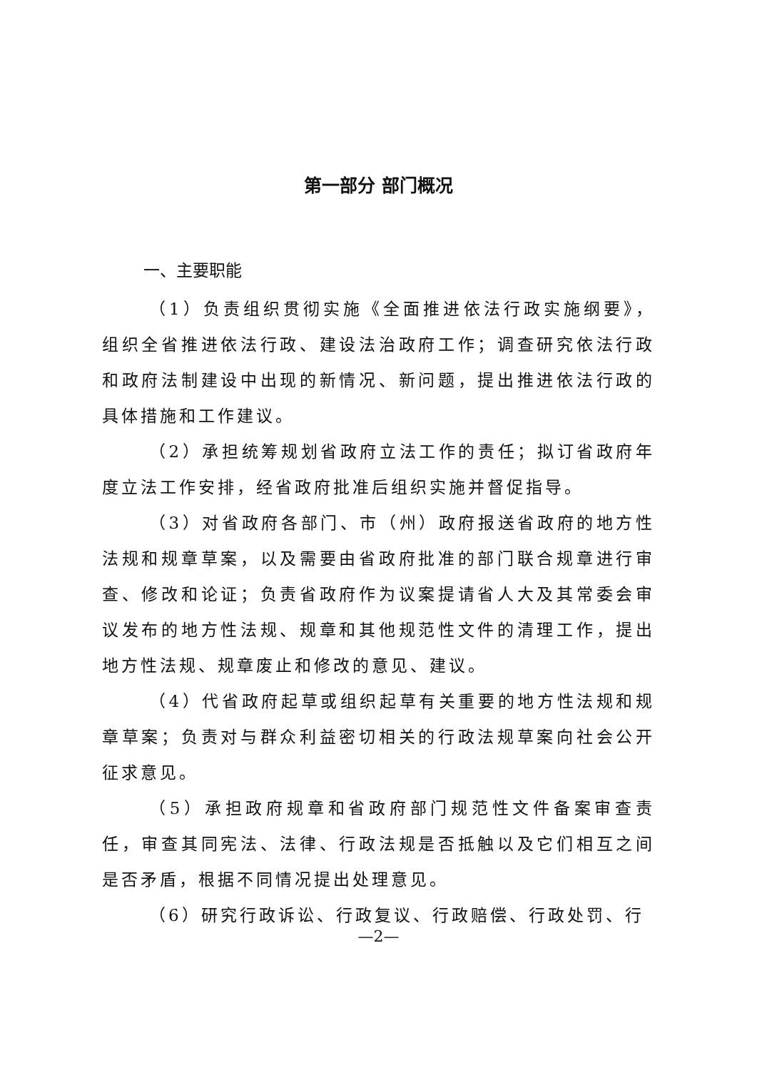第一部分 部门概况
一、主要职能
（1）负责组织贯彻实施《全面推进依法行政实施纲要》，组织全省推进依法行政、建设法治政府工作；调查研究依法行政和政府法制建设中出现的新情况、新问题，提出推进依法行政的具体措施和工作建议。
（2）承担统筹规划省政府立法工作的责任；拟订省政府年度立法工作安排，经省政府批准后组织实施并督促指导。
（3）对省政府各部门、市（州）政府报送省政府的地方性法规和规章草案，以及需要由省政府批准的部门联合规章进行审查、修改和论证；负责省政府作为议案提请省人大及其常委会审议发布的地方性法规、规章和其他规范性文件的清理工作，提出地方性法规、规章废止和修改的意见、建议。
（4）代省政府起草或组织起草有关重要的地方性法规和规章草案；负责对与群众利益密切相关的行政法规草案向社会公开征求意见。
（5）承担政府规章和省政府部门规范性文件备案审查责任，审查其同宪法、法律、行政法规是否抵触以及它们相互之间是否矛盾，根据不同情况提出处理意见。
（6）研究行政诉讼、行政复议、行政赔偿、行政处罚、行
—2—